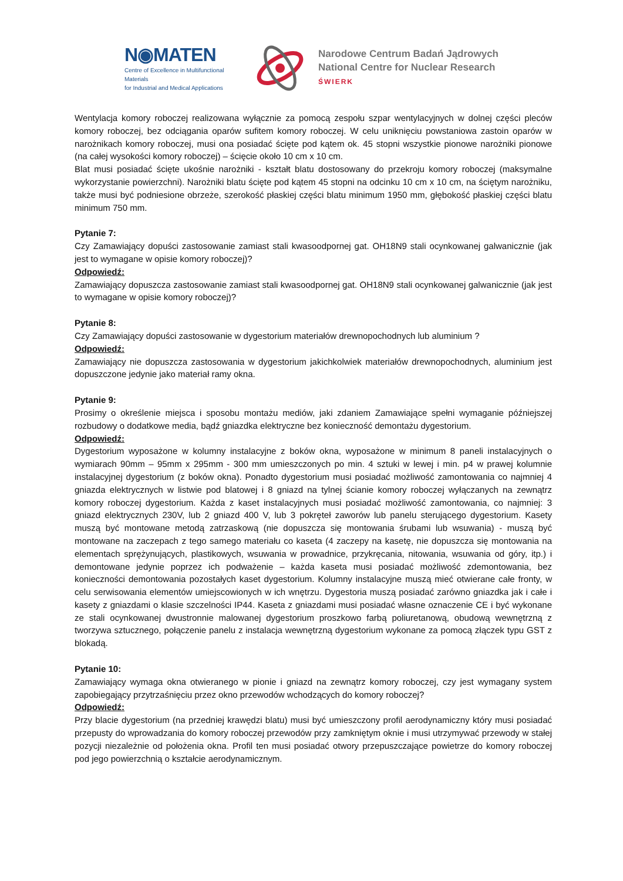N◉MATEN
Centre of Excellence in Multifunctional Materials
for Industrial and Medical Applications
Narodowe Centrum Badań Jądrowych
National Centre for Nuclear Research
ŚWIERK
Wentylacja komory roboczej realizowana wyłącznie za pomocą zespołu szpar wentylacyjnych w dolnej części pleców komory roboczej, bez odciągania oparów sufitem komory roboczej. W celu uniknięciu powstaniowa zastoin oparów w narożnikach komory roboczej, musi ona posiadać ścięte pod kątem ok. 45 stopni wszystkie pionowe narożniki pionowe (na całej wysokości komory roboczej) – ścięcie około 10 cm x 10 cm.
Blat musi posiadać ścięte ukośnie narożniki - kształt blatu dostosowany do przekroju komory roboczej (maksymalne wykorzystanie powierzchni). Narożniki blatu ścięte pod kątem 45 stopni na odcinku 10 cm x 10 cm, na ściętym narożniku, także musi być podniesione obrzeże, szerokość płaskiej części blatu minimum 1950 mm, głębokość płaskiej części blatu minimum 750 mm.
Pytanie 7:
Czy Zamawiający dopuści zastosowanie zamiast stali kwasoodpornej gat. OH18N9 stali ocynkowanej galwanicznie (jak jest to wymagane w opisie komory roboczej)?
Odpowiedź:
Zamawiający dopuszcza zastosowanie zamiast stali kwasoodpornej gat. OH18N9 stali ocynkowanej galwanicznie (jak jest to wymagane w opisie komory roboczej)?
Pytanie 8:
Czy Zamawiający dopuści zastosowanie w dygestorium materiałów drewnopochodnych lub aluminium ?
Odpowiedź:
Zamawiający nie dopuszcza zastosowania w dygestorium jakichkolwiek materiałów drewnopochodnych, aluminium jest dopuszczone jedynie jako materiał ramy okna.
Pytanie 9:
Prosimy o określenie miejsca i sposobu montażu mediów, jaki zdaniem Zamawiające spełni wymaganie późniejszej rozbudowy o dodatkowe media, bądź gniazdka elektryczne bez konieczność demontażu dygestorium.
Odpowiedź:
Dygestorium wyposażone w kolumny instalacyjne z boków okna, wyposażone w minimum 8 paneli instalacyjnych o wymiarach 90mm – 95mm x 295mm - 300 mm umieszczonych po min. 4 sztuki w lewej i min. p4 w prawej kolumnie instalacyjnej dygestorium (z boków okna). Ponadto dygestorium musi posiadać możliwość zamontowania co najmniej 4 gniazda elektrycznych w listwie pod blatowej i 8 gniazd na tylnej ścianie komory roboczej wyłączanych na zewnątrz komory roboczej dygestorium. Każda z kaset instalacyjnych musi posiadać możliwość zamontowania, co najmniej: 3 gniazd elektrycznych 230V, lub 2 gniazd 400 V, lub 3 pokręteł zaworów lub panelu sterującego dygestorium. Kasety muszą być montowane metodą zatrzaskową (nie dopuszcza się montowania śrubami lub wsuwania) - muszą być montowane na zaczepach z tego samego materiału co kaseta (4 zaczepy na kasetę, nie dopuszcza się montowania na elementach sprężynujących, plastikowych, wsuwania w prowadnice, przykręcania, nitowania, wsuwania od góry, itp.) i demontowane jedynie poprzez ich podważenie – każda kaseta musi posiadać możliwość zdemontowania, bez konieczności demontowania pozostałych kaset dygestorium. Kolumny instalacyjne muszą mieć otwierane całe fronty, w celu serwisowania elementów umiejscowionych w ich wnętrzu. Dygestoria muszą posiadać zarówno gniazdka jak i całe i kasety z gniazdami o klasie szczelności IP44. Kaseta z gniazdami musi posiadać własne oznaczenie CE i być wykonane ze stali ocynkowanej dwustronnie malowanej dygestorium proszkowo farbą poliuretanową, obudową wewnętrzną z tworzywa sztucznego, połączenie panelu z instalacja wewnętrzną dygestorium wykonane za pomocą złączek typu GST z blokadą.
Pytanie 10:
Zamawiający wymaga okna otwieranego w pionie i gniazd na zewnątrz komory roboczej, czy jest wymagany system zapobiegający przytrzaśnięciu przez okno przewodów wchodzących do komory roboczej?
Odpowiedź:
Przy blacie dygestorium (na przedniej krawędzi blatu) musi być umieszczony profil aerodynamiczny który musi posiadać przepusty do wprowadzania do komory roboczej przewodów przy zamkniętym oknie i musi utrzymywać przewody w stałej pozycji niezależnie od położenia okna. Profil ten musi posiadać otwory przepuszczające powietrze do komory roboczej pod jego powierzchnią o kształcie aerodynamicznym.